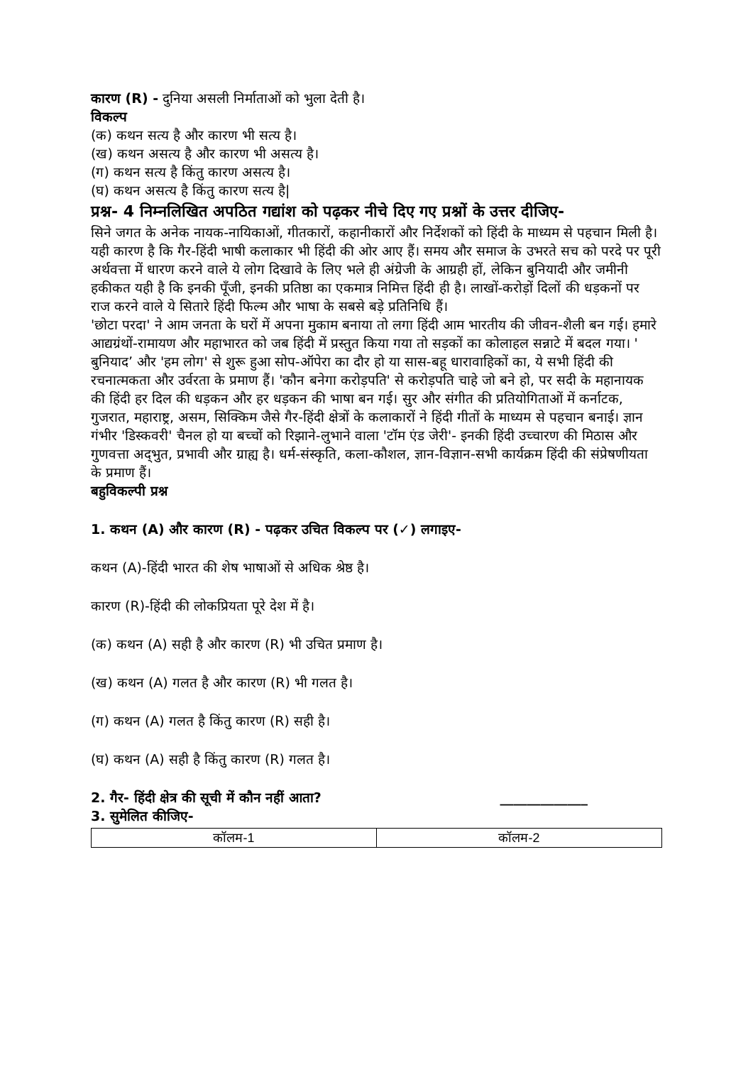कारण (R) - दुनिया असली निर्माताओं को भुला देती है।
विकल्प
(क) कथन सत्य है और कारण भी सत्य है।
(ख) कथन असत्य है और कारण भी असत्य है।
(ग) कथन सत्य है किंतु कारण असत्य है।
(घ) कथन असत्य है किंतु कारण सत्य है|
प्रश्न- 4 निम्नलिखित अपठित गद्यांश को पढ़कर नीचे दिए गए प्रश्नों के उत्तर दीजिए-
सिने जगत के अनेक नायक-नायिकाओं, गीतकारों, कहानीकारों और निर्देशकों को हिंदी के माध्यम से पहचान मिली है। यही कारण है कि गैर-हिंदी भाषी कलाकार भी हिंदी की ओर आए हैं। समय और समाज के उभरते सच को परदे पर पूरी अर्थवत्ता में धारण करने वाले ये लोग दिखावे के लिए भले ही अंग्रेजी के आग्रही हों, लेकिन बुनियादी और जमीनी हकीकत यही है कि इनकी पूँजी, इनकी प्रतिष्ठा का एकमात्र निमित्त हिंदी ही है। लाखों-करोड़ों दिलों की धड़कनों पर राज करने वाले ये सितारे हिंदी फिल्म और भाषा के सबसे बड़े प्रतिनिधि हैं।
'छोटा परदा' ने आम जनता के घरों में अपना मुकाम बनाया तो लगा हिंदी आम भारतीय की जीवन-शैली बन गई। हमारे आद्यग्रंथों-रामायण और महाभारत को जब हिंदी में प्रस्तुत किया गया तो सड़कों का कोलाहल सन्नाटे में बदल गया। ' बुनियाद’ और 'हम लोग' से शुरू हुआ सोप-ऑपेरा का दौर हो या सास-बहू धारावाहिकों का, ये सभी हिंदी की रचनात्मकता और उर्वरता के प्रमाण हैं। 'कौन बनेगा करोड़पति' से करोड़पति चाहे जो बने हो, पर सदी के महानायक की हिंदी हर दिल की धड़कन और हर धड़कन की भाषा बन गई। सुर और संगीत की प्रतियोगिताओं में कर्नाटक, गुजरात, महाराष्ट्र, असम, सिक्किम जैसे गैर-हिंदी क्षेत्रों के कलाकारों ने हिंदी गीतों के माध्यम से पहचान बनाई। ज्ञान गंभीर 'डिस्कवरी' चैनल हो या बच्चों को रिझाने-लुभाने वाला 'टॉम एंड जेरी'- इनकी हिंदी उच्चारण की मिठास और गुणवत्ता अद्‌भुत, प्रभावी और ग्राह्य है। धर्म-संस्कृति, कला-कौशल, ज्ञान-विज्ञान-सभी कार्यक्रम हिंदी की संप्रेषणीयता के प्रमाण हैं।
बहुविकल्पी प्रश्न
1. कथन (A) और कारण (R) - पढ़कर उचित विकल्प पर (✓) लगाइए-
कथन (A)-हिंदी भारत की शेष भाषाओं से अधिक श्रेष्ठ है।
कारण (R)-हिंदी की लोकप्रियता पूरे देश में है।
(क) कथन (A) सही है और कारण (R) भी उचित प्रमाण है।
(ख) कथन (A) गलत है और कारण (R) भी गलत है।
(ग) कथन (A) गलत है किंतु कारण (R) सही है।
(घ) कथन (A) सही है किंतु कारण (R) गलत है।
2. गैर- हिंदी क्षेत्र की सूची में कौन नहीं आता? _____________
3. सुमेलित कीजिए-
| कॉलम-1 | कॉलम-2 |